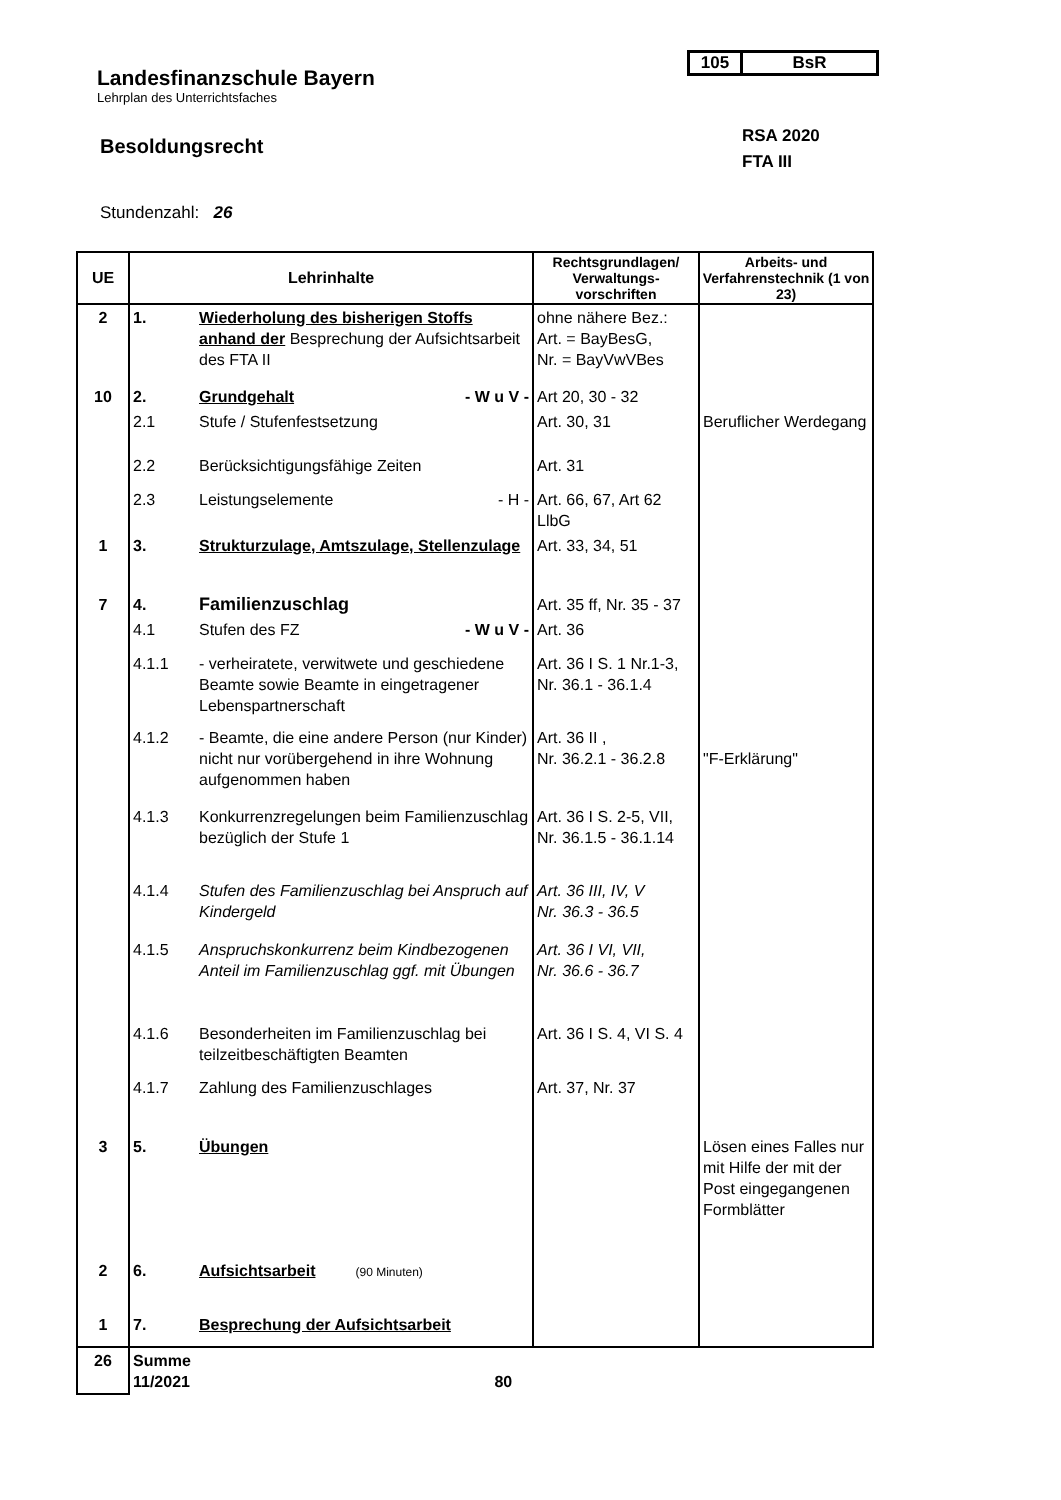105 BsR
Landesfinanzschule Bayern
Lehrplan des Unterrichtsfaches
RSA 2020
FTA III
Besoldungsrecht
Stundenzahl: 26
| UE | Lehrinhalte | | Rechtsgrundlagen/ Verwaltungs-vorschriften | Arbeits- und Verfahrenstechnik (1 von 23) |
| --- | --- | --- | --- | --- |
| 2 | 1. | Wiederholung des bisherigen Stoffs anhand der Besprechung der Aufsichtsarbeit des FTA II | ohne nähere Bez.: Art. = BayBesG, Nr. = BayVwVBes | |
| 10 | 2. | Grundgehalt - W u V - | Art 20, 30 - 32 | |
| | 2.1 | Stufe / Stufenfestsetzung | Art. 30, 31 | Beruflicher Werdegang |
| | 2.2 | Berücksichtigungsfähige Zeiten | Art. 31 | |
| | 2.3 | Leistungselemente - H - | Art. 66, 67, Art 62 LlbG | |
| 1 | 3. | Strukturzulage, Amtszulage, Stellenzulage | Art. 33, 34, 51 | |
| 7 | 4. | Familienzuschlag | Art. 35 ff, Nr. 35 - 37 | |
| | 4.1 | Stufen des FZ - W u V - | Art. 36 | |
| | 4.1.1 | - verheiratete, verwitwete und geschiedene Beamte sowie Beamte in eingetragener Lebenspartnerschaft | Art. 36 I S. 1 Nr.1-3, Nr. 36.1 - 36.1.4 | |
| | 4.1.2 | - Beamte, die eine andere Person (nur Kinder) nicht nur vorübergehend in ihre Wohnung aufgenommen haben | Art. 36 II , Nr. 36.2.1 - 36.2.8 | "F-Erklärung" |
| | 4.1.3 | Konkurrenzregelungen beim Familienzuschlag bezüglich der Stufe 1 | Art. 36 I S. 2-5, VII, Nr. 36.1.5 - 36.1.14 | |
| | 4.1.4 | Stufen des Familienzuschlag bei Anspruch auf Kindergeld | Art. 36 III, IV, V Nr. 36.3 - 36.5 | |
| | 4.1.5 | Anspruchskonkurrenz beim Kindbezogenen Anteil im Familienzuschlag ggf. mit Übungen | Art. 36 I VI, VII, Nr. 36.6 - 36.7 | |
| | 4.1.6 | Besonderheiten im Familienzuschlag bei teilzeitbeschäftigten Beamten | Art. 36 I S. 4, VI S. 4 | |
| | 4.1.7 | Zahlung des Familienzuschlages | Art. 37, Nr. 37 | |
| 3 | 5. | Übungen | | Lösen eines Falles nur mit Hilfe der mit der Post eingegangenen Formblätter |
| 2 | 6. | Aufsichtsarbeit (90 Minuten) | | |
| 1 | 7. | Besprechung der Aufsichtsarbeit | | |
| 26 | Summe 11/2021 80 | | | |